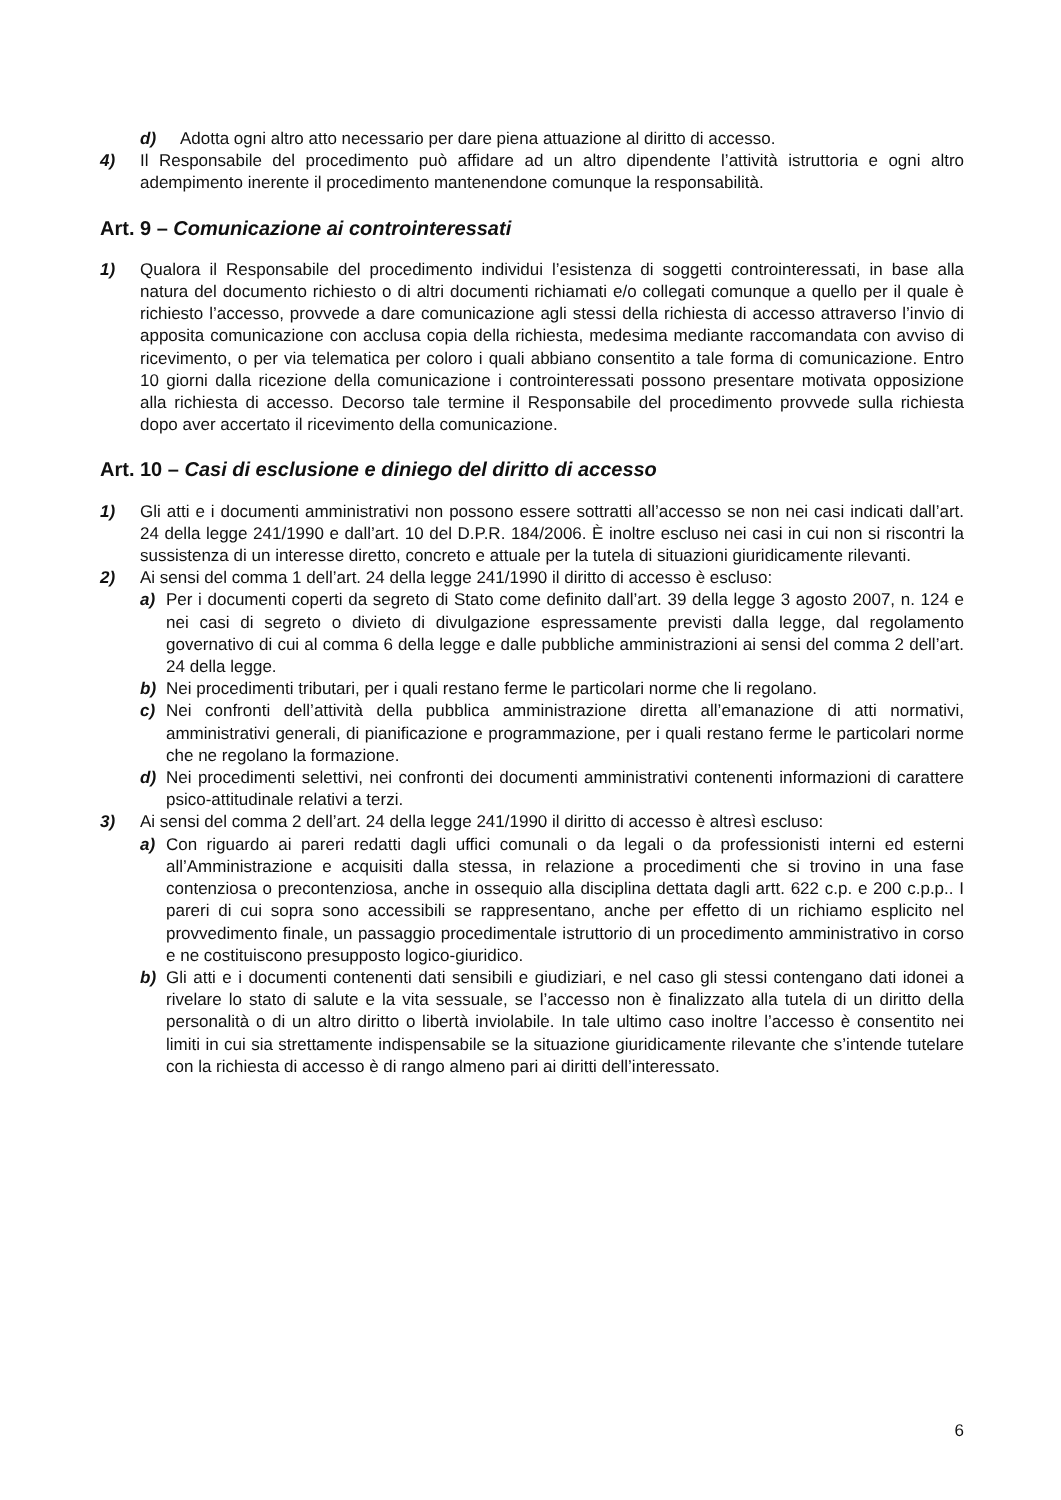d) Adotta ogni altro atto necessario per dare piena attuazione al diritto di accesso.
4) Il Responsabile del procedimento può affidare ad un altro dipendente l’attività istruttoria e ogni altro adempimento inerente il procedimento mantenendone comunque la responsabilità.
Art. 9 – Comunicazione ai controinteressati
1) Qualora il Responsabile del procedimento individui l’esistenza di soggetti controinteressati, in base alla natura del documento richiesto o di altri documenti richiamati e/o collegati comunque a quello per il quale è richiesto l’accesso, provvede a dare comunicazione agli stessi della richiesta di accesso attraverso l’invio di apposita comunicazione con acclusa copia della richiesta, medesima mediante raccomandata con avviso di ricevimento, o per via telematica per coloro i quali abbiano consentito a tale forma di comunicazione. Entro 10 giorni dalla ricezione della comunicazione i controinteressati possono presentare motivata opposizione alla richiesta di accesso. Decorso tale termine il Responsabile del procedimento provvede sulla richiesta dopo aver accertato il ricevimento della comunicazione.
Art. 10 – Casi di esclusione e diniego del diritto di accesso
1) Gli atti e i documenti amministrativi non possono essere sottratti all’accesso se non nei casi indicati dall’art. 24 della legge 241/1990 e dall’art. 10 del D.P.R. 184/2006. È inoltre escluso nei casi in cui non si riscontri la sussistenza di un interesse diretto, concreto e attuale per la tutela di situazioni giuridicamente rilevanti.
2) Ai sensi del comma 1 dell’art. 24 della legge 241/1990 il diritto di accesso è escluso:
a) Per i documenti coperti da segreto di Stato come definito dall’art. 39 della legge 3 agosto 2007, n. 124 e nei casi di segreto o divieto di divulgazione espressamente previsti dalla legge, dal regolamento governativo di cui al comma 6 della legge e dalle pubbliche amministrazioni ai sensi del comma 2 dell’art. 24 della legge.
b) Nei procedimenti tributari, per i quali restano ferme le particolari norme che li regolano.
c) Nei confronti dell’attività della pubblica amministrazione diretta all’emanazione di atti normativi, amministrativi generali, di pianificazione e programmazione, per i quali restano ferme le particolari norme che ne regolano la formazione.
d) Nei procedimenti selettivi, nei confronti dei documenti amministrativi contenenti informazioni di carattere psico-attitudinale relativi a terzi.
3) Ai sensi del comma 2 dell’art. 24 della legge 241/1990 il diritto di accesso è altresì escluso:
a) Con riguardo ai pareri redatti dagli uffici comunali o da legali o da professionisti interni ed esterni all’Amministrazione e acquisiti dalla stessa, in relazione a procedimenti che si trovino in una fase contenziosa o precontenziosa, anche in ossequio alla disciplina dettata dagli artt. 622 c.p. e 200 c.p.p.. I pareri di cui sopra sono accessibili se rappresentano, anche per effetto di un richiamo esplicito nel provvedimento finale, un passaggio procedimentale istruttorio di un procedimento amministrativo in corso e ne costituiscono presupposto logico-giuridico.
b) Gli atti e i documenti contenenti dati sensibili e giudiziari, e nel caso gli stessi contengano dati idonei a rivelare lo stato di salute e la vita sessuale, se l’accesso non è finalizzato alla tutela di un diritto della personalità o di un altro diritto o libertà inviolabile. In tale ultimo caso inoltre l’accesso è consentito nei limiti in cui sia strettamente indispensabile se la situazione giuridicamente rilevante che s’intende tutelare con la richiesta di accesso è di rango almeno pari ai diritti dell’interessato.
6